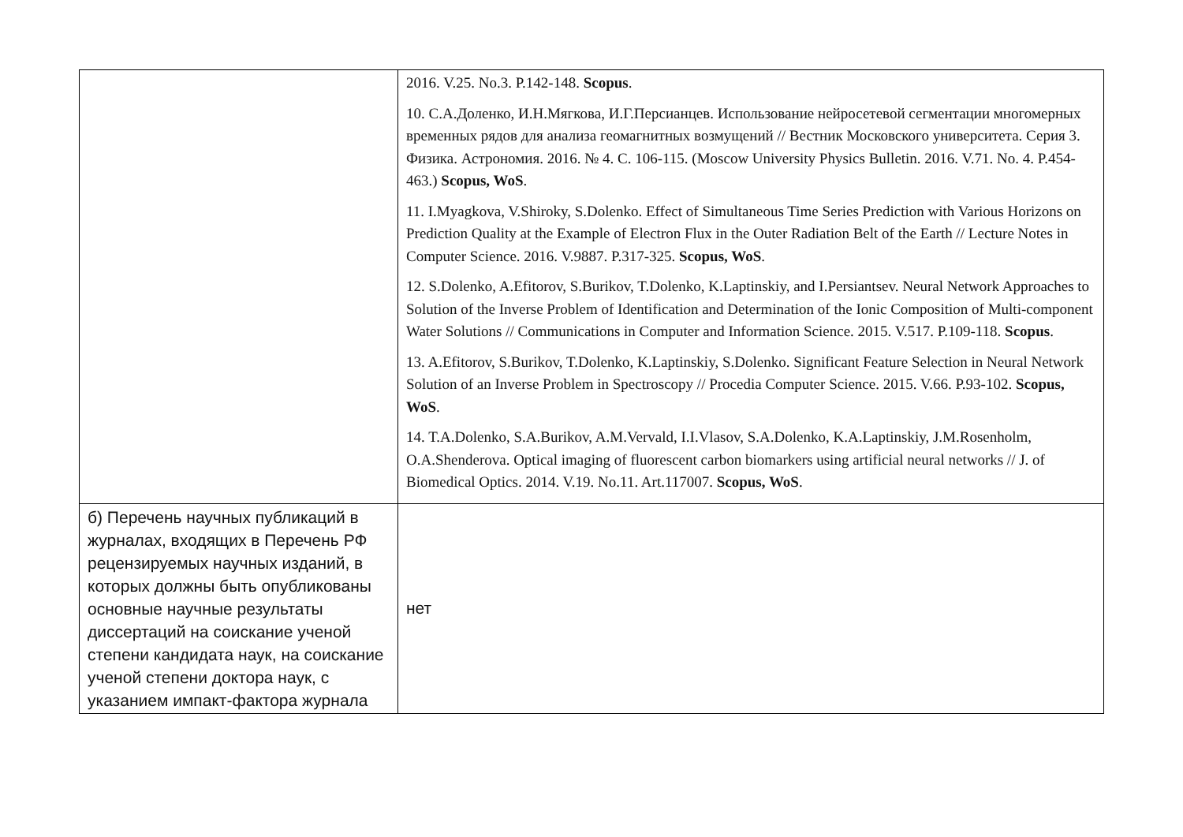| | 2016. V.25. No.3. P.142-148. Scopus . 10. С.А.Доленко, И.Н.Мягкова, И.Г.Персианцев. Использование нейросетевой сегментации многомерных временных рядов для анализа геомагнитных возмущений // Вестник Московского университета. Серия 3. Физика. Астрономия. 2016. № 4. С. 106-115. (Moscow University Physics Bulletin. 2016. V.71. No. 4. P.454-463.) Scopus, WoS . 11. I.Myagkova, V.Shiroky, S.Dolenko. Effect of Simultaneous Time Series Prediction with Various Horizons on Prediction Quality at the Example of Electron Flux in the Outer Radiation Belt of the Earth // Lecture Notes in Computer Science. 2016. V.9887. P.317-325. Scopus, WoS . 12. S.Dolenko, A.Efitorov, S.Burikov, T.Dolenko, K.Laptinskiy, and I.Persiantsev. Neural Network Approaches to Solution of the Inverse Problem of Identification and Determination of the Ionic Composition of Multi-component Water Solutions // Communications in Computer and Information Science. 2015. V.517. P.109-118. Scopus . 13. A.Efitorov, S.Burikov, T.Dolenko, K.Laptinskiy, S.Dolenko. Significant Feature Selection in Neural Network Solution of an Inverse Problem in Spectroscopy // Procedia Computer Science. 2015. V.66. P.93-102. Scopus, WoS . 14. T.A.Dolenko, S.A.Burikov, A.M.Vervald, I.I.Vlasov, S.A.Dolenko, K.A.Laptinskiy, J.M.Rosenholm, O.A.Shenderova. Optical imaging of fluorescent carbon biomarkers using artificial neural networks // J. of Biomedical Optics. 2014. V.19. No.11. Art.117007. Scopus, WoS . |
| б) Перечень научных публикаций в журналах, входящих в Перечень РФ рецензируемых научных изданий, в которых должны быть опубликованы основные научные результаты диссертаций на соискание ученой степени кандидата наук, на соискание ученой степени доктора наук, с указанием импакт-фактора журнала | нет |